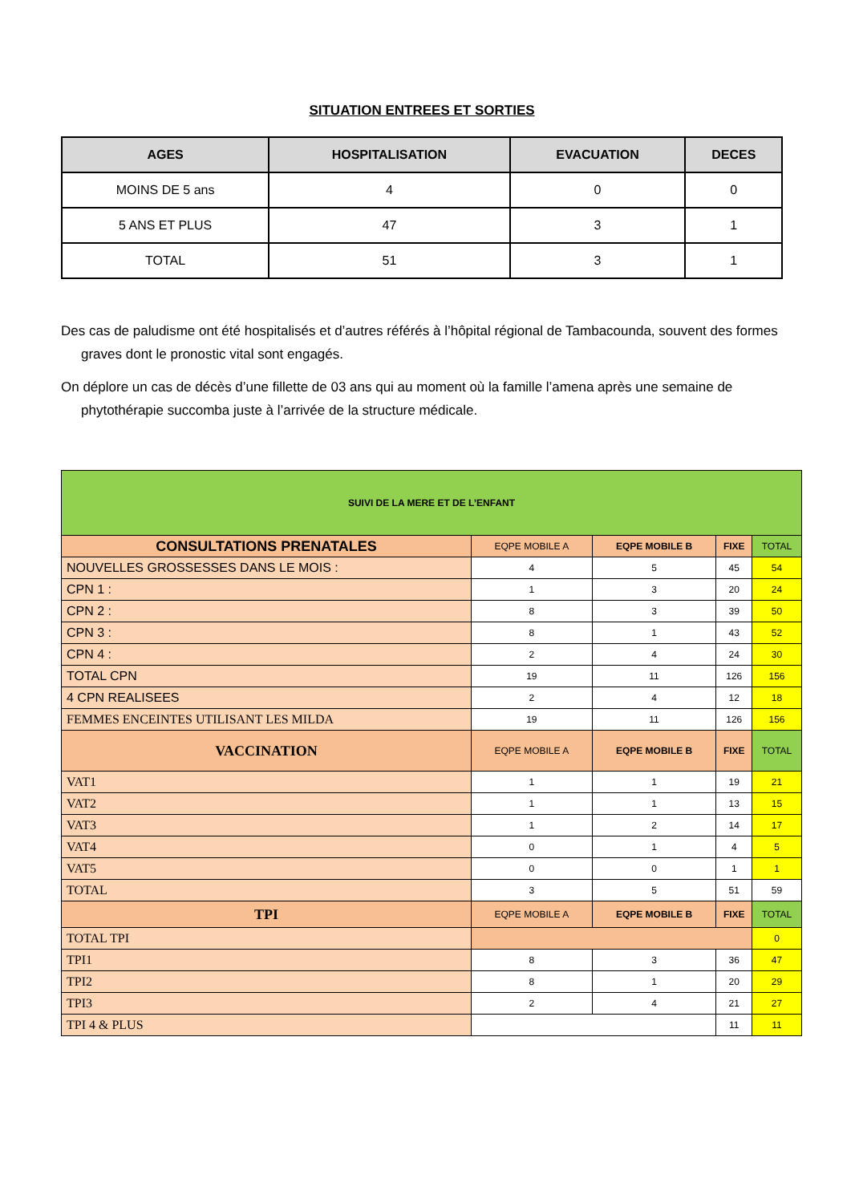SITUATION ENTREES ET SORTIES
| AGES | HOSPITALISATION | EVACUATION | DECES |
| --- | --- | --- | --- |
| MOINS DE 5 ans | 4 | 0 | 0 |
| 5 ANS ET PLUS | 47 | 3 | 1 |
| TOTAL | 51 | 3 | 1 |
Des cas de paludisme ont été hospitalisés et d’autres référés à l’hôpital régional de Tambacounda, souvent des formes graves dont le pronostic vital sont engagés.
On déplore un cas de décès d’une fillette de 03 ans qui au moment où la famille l’amena après une semaine de phytothérapie succomba juste à l’arrivée de la structure médicale.
| SUIVI DE LA MERE ET DE L’ENFANT | | | | |
| --- | --- | --- | --- | --- |
| CONSULTATIONS PRENATALES | EQPE MOBILE A | EQPE MOBILE B | FIXE | TOTAL |
| NOUVELLES GROSSESSES DANS LE MOIS : | 4 | 5 | 45 | 54 |
| CPN 1 : | 1 | 3 | 20 | 24 |
| CPN 2 : | 8 | 3 | 39 | 50 |
| CPN 3 : | 8 | 1 | 43 | 52 |
| CPN 4 : | 2 | 4 | 24 | 30 |
| TOTAL CPN | 19 | 11 | 126 | 156 |
| 4 CPN REALISEES | 2 | 4 | 12 | 18 |
| FEMMES ENCEINTES UTILISANT LES MILDA | 19 | 11 | 126 | 156 |
| VACCINATION | EQPE MOBILE A | EQPE MOBILE B | FIXE | TOTAL |
| VAT1 | 1 | 1 | 19 | 21 |
| VAT2 | 1 | 1 | 13 | 15 |
| VAT3 | 1 | 2 | 14 | 17 |
| VAT4 | 0 | 1 | 4 | 5 |
| VAT5 | 0 | 0 | 1 | 1 |
| TOTAL | 3 | 5 | 51 | 59 |
| TPI | EQPE MOBILE A | EQPE MOBILE B | FIXE | TOTAL |
| TOTAL TPI | | | | 0 |
| TPI1 | 8 | 3 | 36 | 47 |
| TPI2 | 8 | 1 | 20 | 29 |
| TPI3 | 2 | 4 | 21 | 27 |
| TPI 4 & PLUS | | | 11 | 11 |